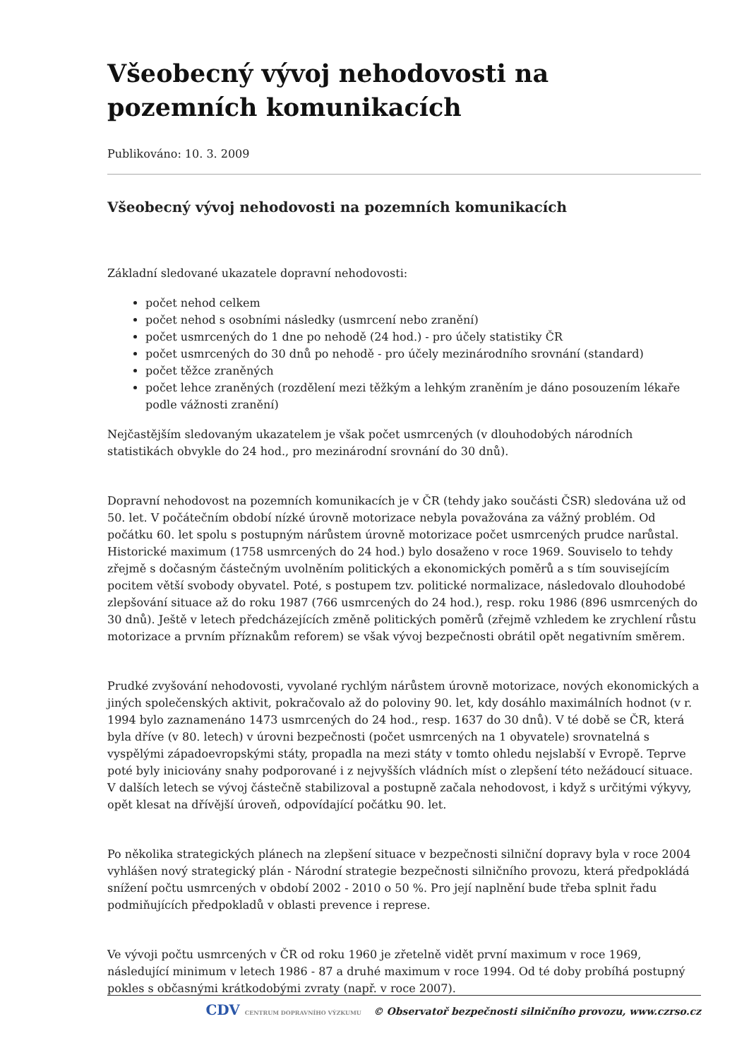Všeobecný vývoj nehodovosti na pozemních komunikacích
Publikováno: 10. 3. 2009
Všeobecný vývoj nehodovosti na pozemních komunikacích
Základní sledované ukazatele dopravní nehodovosti:
počet nehod celkem
počet nehod s osobními následky (usmrcení nebo zranění)
počet usmrcených do 1 dne po nehodě (24 hod.) - pro účely statistiky ČR
počet usmrcených do 30 dnů po nehodě - pro účely mezinárodního srovnání (standard)
počet těžce zraněných
počet lehce zraněných (rozdělení mezi těžkým a lehkým zraněním je dáno posouzením lékaře podle vážnosti zranění)
Nejčastějším sledovaným ukazatelem je však počet usmrcených (v dlouhodobých národních statistikách obvykle do 24 hod., pro mezinárodní srovnání do 30 dnů).
Dopravní nehodovost na pozemních komunikacích je v ČR (tehdy jako součásti ČSR) sledována už od 50. let. V počátečním období nízké úrovně motorizace nebyla považována za vážný problém. Od počátku 60. let spolu s postupným nárůstem úrovně motorizace počet usmrcených prudce narůstal. Historické maximum (1758 usmrcených do 24 hod.) bylo dosaženo v roce 1969. Souviselo to tehdy zřejmě s dočasným částečným uvolněním politických a ekonomických poměrů a s tím souvisejícím pocitem větší svobody obyvatel. Poté, s postupem tzv. politické normalizace, následovalo dlouhodobé zlepšování situace až do roku 1987 (766 usmrcených do 24 hod.), resp. roku 1986 (896 usmrcených do 30 dnů). Ještě v letech předcházejících změně politických poměrů (zřejmě vzhledem ke zrychlení růstu motorizace a prvním příznakům reforem) se však vývoj bezpečnosti obrátil opět negativním směrem.
Prudké zvyšování nehodovosti, vyvolané rychlým nárůstem úrovně motorizace, nových ekonomických a jiných společenských aktivit, pokračovalo až do poloviny 90. let, kdy dosáhlo maximálních hodnot (v r. 1994 bylo zaznamenáno 1473 usmrcených do 24 hod., resp. 1637 do 30 dnů). V té době se ČR, která byla dříve (v 80. letech) v úrovni bezpečnosti (počet usmrcených na 1 obyvatele) srovnatelná s vyspělými západoevropskými státy, propadla na mezi státy v tomto ohledu nejslabší v Evropě. Teprve poté byly iniciovány snahy podporované i z nejvyšších vládních míst o zlepšení této nežádoucí situace. V dalších letech se vývoj částečně stabilizoval a postupně začala nehodovost, i když s určitými výkyvy, opět klesat na dřívější úroveň, odpovídající počátku 90. let.
Po několika strategických plánech na zlepšení situace v bezpečnosti silniční dopravy byla v roce 2004 vyhlášen nový strategický plán - Národní strategie bezpečnosti silničního provozu, která předpokládá snížení počtu usmrcených v období 2002 - 2010 o 50 %. Pro její naplnění bude třeba splnit řadu podmiňujících předpokladů v oblasti prevence i represe.
Ve vývoji počtu usmrcených v ČR od roku 1960 je zřetelně vidět první maximum v roce 1969, následující minimum v letech 1986 - 87 a druhé maximum v roce 1994. Od té doby probíhá postupný pokles s občasnými krátkodobými zvraty (např. v roce 2007).
CDV CENTRUM DOPRAVNÍHO VÝZKUMU © Observatoř bezpečnosti silničního provozu, www.czrso.cz